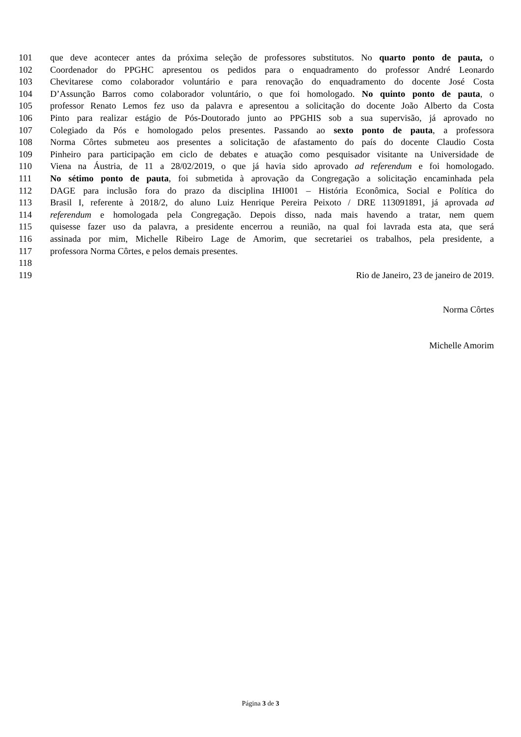101 que deve acontecer antes da próxima seleção de professores substitutos. No quarto ponto de pauta, o
102 Coordenador do PPGHC apresentou os pedidos para o enquadramento do professor André Leonardo
103 Chevitarese como colaborador voluntário e para renovação do enquadramento do docente José Costa
104 D’Assunção Barros como colaborador voluntário, o que foi homologado. No quinto ponto de pauta, o
105 professor Renato Lemos fez uso da palavra e apresentou a solicitação do docente João Alberto da Costa
106 Pinto para realizar estágio de Pós-Doutorado junto ao PPGHIS sob a sua supervisão, já aprovado no
107 Colegiado da Pós e homologado pelos presentes. Passando ao sexto ponto de pauta, a professora
108 Norma Côrtes submeteu aos presentes a solicitação de afastamento do país do docente Claudio Costa
109 Pinheiro para participação em ciclo de debates e atuação como pesquisador visitante na Universidade de
110 Viena na Áustria, de 11 a 28/02/2019, o que já havia sido aprovado ad referendum e foi homologado.
111 No sétimo ponto de pauta, foi submetida à aprovação da Congregação a solicitação encaminhada pela
112 DAGE para inclusão fora do prazo da disciplina IHI001 – História Econômica, Social e Política do
113 Brasil I, referente à 2018/2, do aluno Luiz Henrique Pereira Peixoto / DRE 113091891, já aprovada ad
114 referendum e homologada pela Congregação. Depois disso, nada mais havendo a tratar, nem quem
115 quisesse fazer uso da palavra, a presidente encerrou a reunião, na qual foi lavrada esta ata, que será
116 assinada por mim, Michelle Ribeiro Lage de Amorim, que secretariei os trabalhos, pela presidente, a
117 professora Norma Côrtes, e pelos demais presentes.
118
119 Rio de Janeiro, 23 de janeiro de 2019.
Norma Côrtes
Michelle Amorim
Página 3 de 3